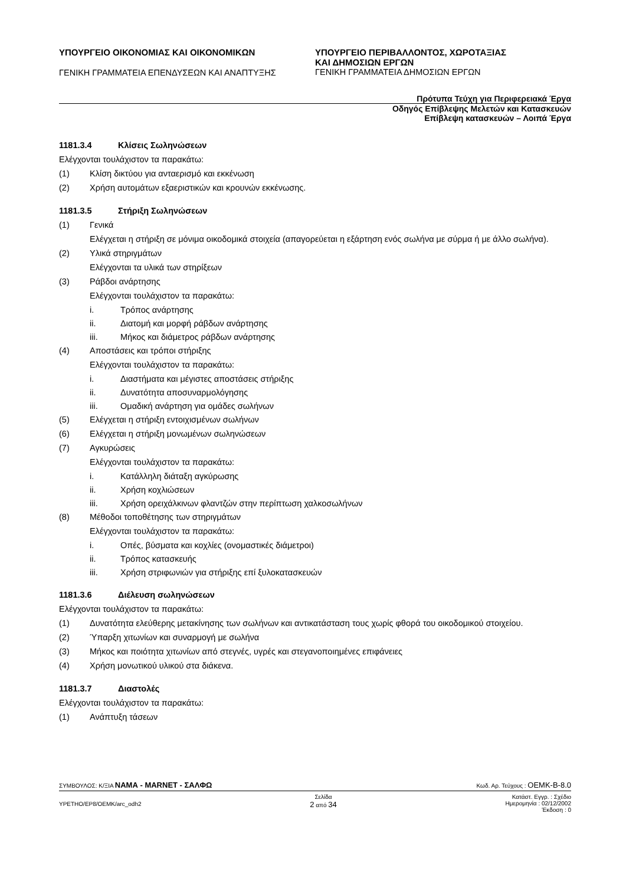ΥΠΟΥΡΓΕΙΟ ΟΙΚΟΝΟΜΙΑΣ ΚΑΙ ΟΙΚΟΝΟΜΙΚΩΝ
ΓΕΝΙΚΗ ΓΡΑΜΜΑΤΕΙΑ ΕΠΕΝΔΥΣΕΩΝ ΚΑΙ ΑΝΑΠΤΥΞΗΣ
ΥΠΟΥΡΓΕΙΟ ΠΕΡΙΒΑΛΛΟΝΤΟΣ, ΧΩΡΟΤΑΞΙΑΣ
ΚΑΙ ΔΗΜΟΣΙΩΝ ΕΡΓΩΝ
ΓΕΝΙΚΗ ΓΡΑΜΜΑΤΕΙΑ ΔΗΜΟΣΙΩΝ ΕΡΓΩΝ
Πρότυπα Τεύχη για Περιφερειακά Έργα
Οδηγός Επίβλεψης Μελετών και Κατασκευών
Επίβλεψη κατασκευών – Λοιπά Έργα
1181.3.4 Κλίσεις Σωληνώσεων
Ελέγχονται τουλάχιστον τα παρακάτω:
(1) Κλίση δικτύου για ανταερισμό και εκκένωση
(2) Χρήση αυτομάτων εξαεριστικών και κρουνών εκκένωσης.
1181.3.5 Στήριξη Σωληνώσεων
(1) Γενικά
Ελέγχεται η στήριξη σε μόνιμα οικοδομικά στοιχεία (απαγορεύεται η εξάρτηση ενός σωλήνα με σύρμα ή με άλλο σωλήνα).
(2) Υλικά στηριγμάτων
Ελέγχονται τα υλικά των στηρίξεων
(3) Ράβδοι ανάρτησης
Ελέγχονται τουλάχιστον τα παρακάτω:
i. Τρόπος ανάρτησης
ii. Διατομή και μορφή ράβδων ανάρτησης
iii. Μήκος και διάμετρος ράβδων ανάρτησης
(4) Αποστάσεις και τρόποι στήριξης
Ελέγχονται τουλάχιστον τα παρακάτω:
i. Διαστήματα και μέγιστες αποστάσεις στήριξης
ii. Δυνατότητα αποσυναρμολόγησης
iii. Ομαδική ανάρτηση για ομάδες σωλήνων
(5) Ελέγχεται η στήριξη εντοιχισμένων σωλήνων
(6) Ελέγχεται η στήριξη μονωμένων σωληνώσεων
(7) Αγκυρώσεις
Ελέγχονται τουλάχιστον τα παρακάτω:
i. Κατάλληλη διάταξη αγκύρωσης
ii. Χρήση κοχλιώσεων
iii. Χρήση ορειχάλκινων φλαντζών στην περίπτωση χαλκοσωλήνων
(8) Μέθοδοι τοποθέτησης των στηριγμάτων
Ελέγχονται τουλάχιστον τα παρακάτω:
i. Οπές, βύσματα και κοχλίες (ονομαστικές διάμετροι)
ii. Τρόπος κατασκευής
iii. Χρήση στριφωνιών για στήριξης επί ξυλοκατασκευών
1181.3.6 Διέλευση σωληνώσεων
Ελέγχονται τουλάχιστον τα παρακάτω:
(1) Δυνατότητα ελεύθερης μετακίνησης των σωλήνων και αντικατάσταση τους χωρίς φθορά του οικοδομικού στοιχείου.
(2) Ύπαρξη χιτωνίων και συναρμογή με σωλήνα
(3) Μήκος και ποιότητα χιτωνίων από στεγνές, υγρές και στεγανοποιημένες επιφάνειες
(4) Χρήση μονωτικού υλικού στα διάκενα.
1181.3.7 Διαστολές
Ελέγχονται τουλάχιστον τα παρακάτω:
(1) Ανάπτυξη τάσεων
ΣΥΜΒΟΥΛΟΣ: Κ/ΞΙΑ ΝΑΜΑ - MARNET - ΣΑΛΦΩ Κωδ. Αρ. Τεύχους : OEMK-B-8.0
YPETHO/EP8/OEMK/arc_odh2 Σελίδα
2 από 34 Κατάστ. Εγγρ. : Σχέδιο
Ημερομηνία : 02/12/2002
Έκδοση : 0